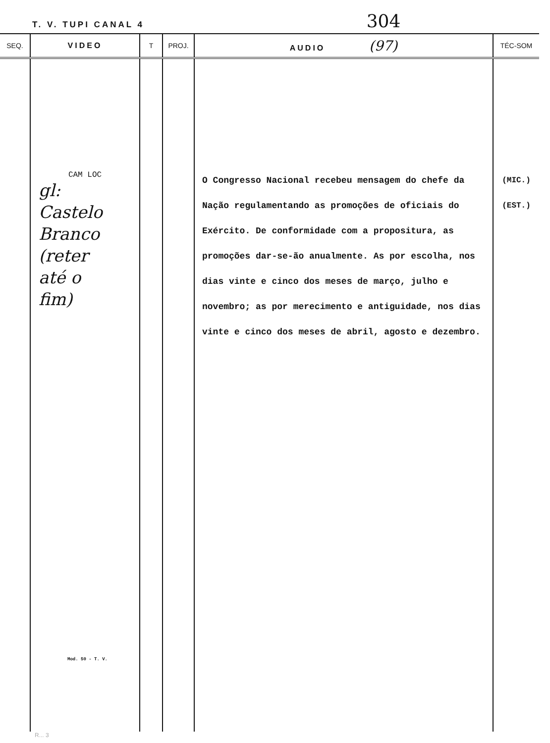T. V. TUPI CANAL 4 304
| SEQ. | VIDEO | T | PROJ. | AUDIO (97) | TÉC-SOM |
| --- | --- | --- | --- | --- | --- |
| | CAM LOC gl: Castelo Branco (reter até o fim) Mod. 50 - T. V. | | | O Congresso Nacional recebeu mensagem do chefe da Nação regulamentando as promoções de oficiais do Exército. De conformidade com a propositura, as promoções dar-se-ão anualmente. As por escolha, nos dias vinte e cinco dos meses de março, julho e novembro; as por merecimento e antiguidade, nos dias vinte e cinco dos meses de abril, agosto e dezembro. | (MIC.) (EST.) |
R... 3